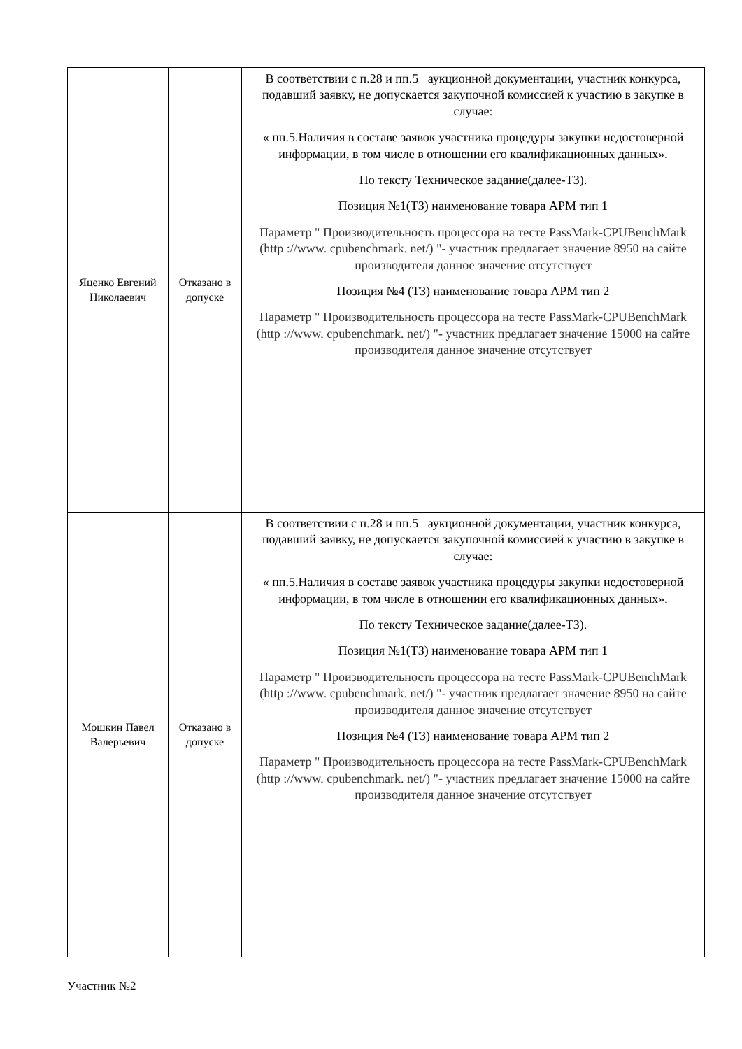| Яценко Евгений Николаевич | Отказано в допуске | В соответствии с п.28 и пп.5 аукционной документации, участник конкурса, подавший заявку, не допускается закупочной комиссией к участию в закупке в случае: « пп.5.Наличия в составе заявок участника процедуры закупки недостоверной информации, в том числе в отношении его квалификационных данных». По тексту Техническое задание(далее-ТЗ). Позиция №1(ТЗ) наименование товара АРМ тип 1 Параметр " Производительность процессора на тесте PassMark-CPUBenchMark (http ://www. cpubenchmark. net/) "- участник предлагает значение 8950 на сайте производителя данное значение отсутствует Позиция №4 (ТЗ) наименование товара АРМ тип 2 Параметр " Производительность процессора на тесте PassMark-CPUBenchMark (http ://www. cpubenchmark. net/) "- участник предлагает значение 15000 на сайте производителя данное значение отсутствует |
| Мошкин Павел Валерьевич | Отказано в допуске | В соответствии с п.28 и пп.5 аукционной документации, участник конкурса, подавший заявку, не допускается закупочной комиссией к участию в закупке в случае: « пп.5.Наличия в составе заявок участника процедуры закупки недостоверной информации, в том числе в отношении его квалификационных данных». По тексту Техническое задание(далее-ТЗ). Позиция №1(ТЗ) наименование товара АРМ тип 1 Параметр " Производительность процессора на тесте PassMark-CPUBenchMark (http ://www. cpubenchmark. net/) "- участник предлагает значение 8950 на сайте производителя данное значение отсутствует Позиция №4 (ТЗ) наименование товара АРМ тип 2 Параметр " Производительность процессора на тесте PassMark-CPUBenchMark (http ://www. cpubenchmark. net/) "- участник предлагает значение 15000 на сайте производителя данное значение отсутствует |
Участник №2